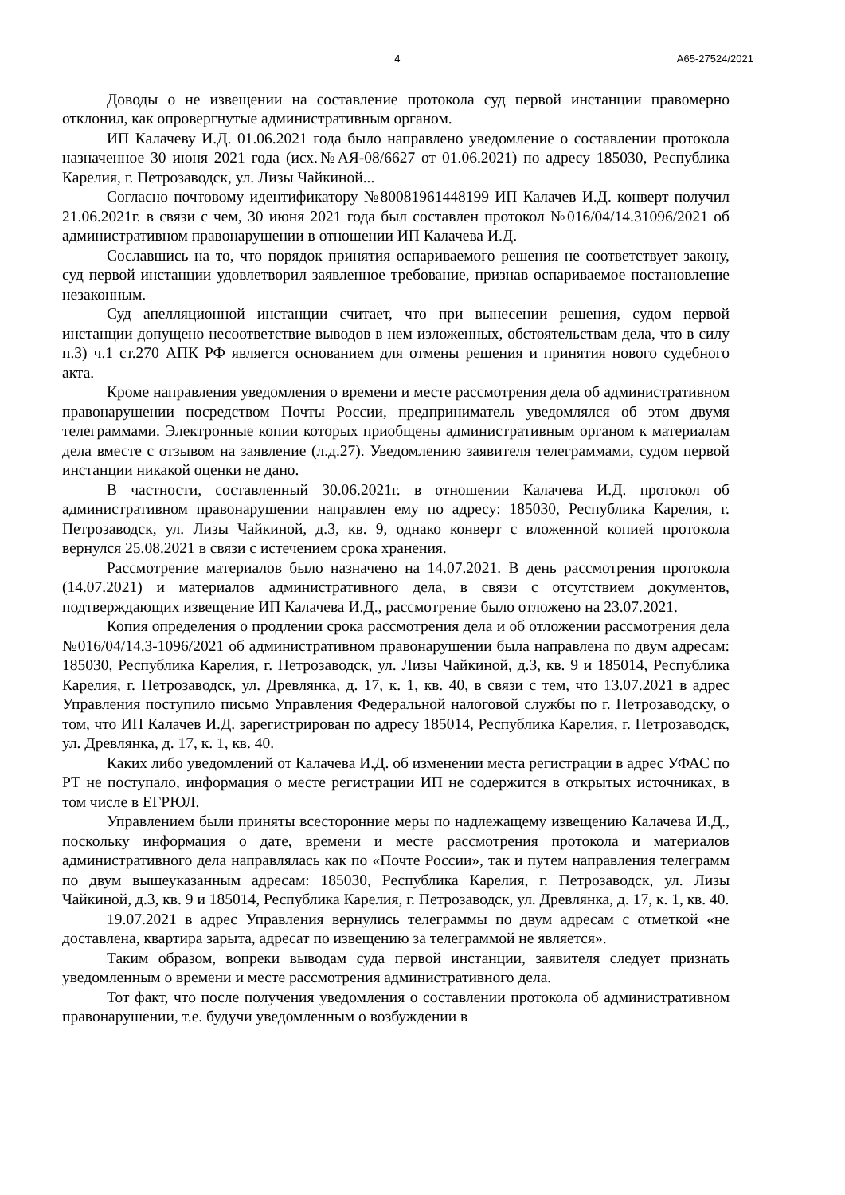4 А65-27524/2021
Доводы о не извещении на составление протокола суд первой инстанции правомерно отклонил, как опровергнутые административным органом.
ИП Калачеву И.Д. 01.06.2021 года было направлено уведомление о составлении протокола назначенное 30 июня 2021 года (исх.№АЯ-08/6627 от 01.06.2021) по адресу 185030, Республика Карелия, г. Петрозаводск, ул. Лизы Чайкиной...
Согласно почтовому идентификатору №80081961448199 ИП Калачев И.Д. конверт получил 21.06.2021г. в связи с чем, 30 июня 2021 года был составлен протокол №016/04/14.31096/2021 об административном правонарушении в отношении ИП Калачева И.Д.
Сославшись на то, что порядок принятия оспариваемого решения не соответствует закону, суд первой инстанции удовлетворил заявленное требование, признав оспариваемое постановление незаконным.
Суд апелляционной инстанции считает, что при вынесении решения, судом первой инстанции допущено несоответствие выводов в нем изложенных, обстоятельствам дела, что в силу п.3) ч.1 ст.270 АПК РФ является основанием для отмены решения и принятия нового судебного акта.
Кроме направления уведомления о времени и месте рассмотрения дела об административном правонарушении посредством Почты России, предприниматель уведомлялся об этом двумя телеграммами. Электронные копии которых приобщены административным органом к материалам дела вместе с отзывом на заявление (л.д.27). Уведомлению заявителя телеграммами, судом первой инстанции никакой оценки не дано.
В частности, составленный 30.06.2021г. в отношении Калачева И.Д. протокол об административном правонарушении направлен ему по адресу: 185030, Республика Карелия, г. Петрозаводск, ул. Лизы Чайкиной, д.3, кв. 9, однако конверт с вложенной копией протокола вернулся 25.08.2021 в связи с истечением срока хранения.
Рассмотрение материалов было назначено на 14.07.2021. В день рассмотрения протокола (14.07.2021) и материалов административного дела, в связи с отсутствием документов, подтверждающих извещение ИП Калачева И.Д., рассмотрение было отложено на 23.07.2021.
Копия определения о продлении срока рассмотрения дела и об отложении рассмотрения дела №016/04/14.3-1096/2021 об административном правонарушении была направлена по двум адресам: 185030, Республика Карелия, г. Петрозаводск, ул. Лизы Чайкиной, д.3, кв. 9 и 185014, Республика Карелия, г. Петрозаводск, ул. Древлянка, д. 17, к. 1, кв. 40, в связи с тем, что 13.07.2021 в адрес Управления поступило письмо Управления Федеральной налоговой службы по г. Петрозаводску, о том, что ИП Калачев И.Д. зарегистрирован по адресу 185014, Республика Карелия, г. Петрозаводск, ул. Древлянка, д. 17, к. 1, кв. 40.
Каких либо уведомлений от Калачева И.Д. об изменении места регистрации в адрес УФАС по РТ не поступало, информация о месте регистрации ИП не содержится в открытых источниках, в том числе в ЕГРЮЛ.
Управлением были приняты всесторонние меры по надлежащему извещению Калачева И.Д., поскольку информация о дате, времени и месте рассмотрения протокола и материалов административного дела направлялась как по «Почте России», так и путем направления телеграмм по двум вышеуказанным адресам: 185030, Республика Карелия, г. Петрозаводск, ул. Лизы Чайкиной, д.3, кв. 9 и 185014, Республика Карелия, г. Петрозаводск, ул. Древлянка, д. 17, к. 1, кв. 40.
19.07.2021 в адрес Управления вернулись телеграммы по двум адресам с отметкой «не доставлена, квартира зарыта, адресат по извещению за телеграммой не является».
Таким образом, вопреки выводам суда первой инстанции, заявителя следует признать уведомленным о времени и месте рассмотрения административного дела.
Тот факт, что после получения уведомления о составлении протокола об административном правонарушении, т.е. будучи уведомленным о возбуждении в